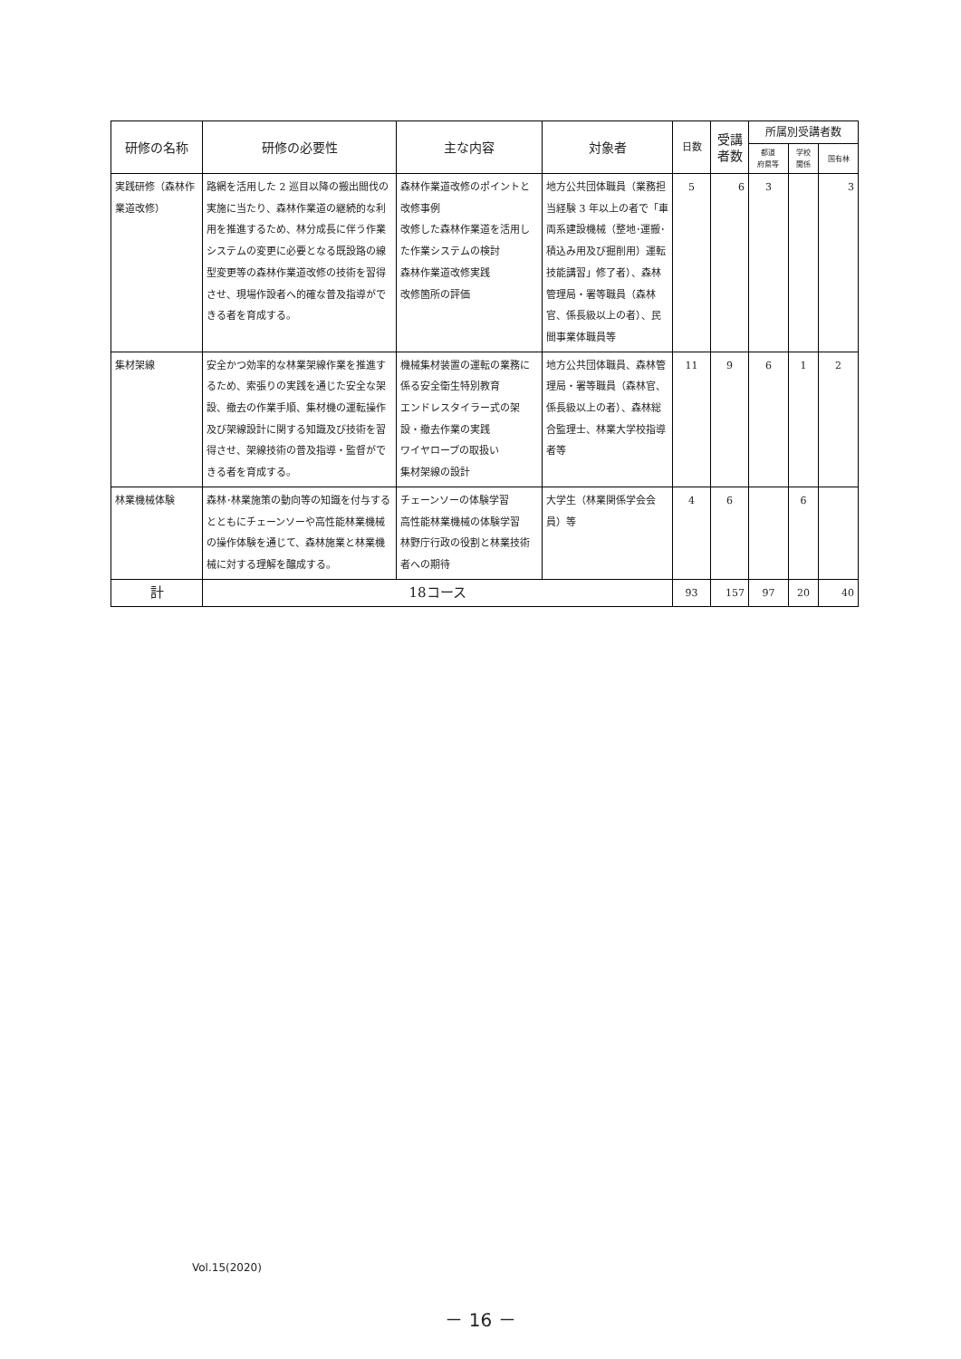| 研修の名称 | 研修の必要性 | 主な内容 | 対象者 | 日数 | 受講者数 | 所属別受講者数 | | |
| --- | --- | --- | --- | --- | --- | --- | --- | --- |
| | | | | | | 都道 府県等 | 学校 関係 | 国有林 |
| 実践研修（森林作業道改修） | 路網を活用した 2 巡目以降の搬出間伐の実施に当たり、森林作業道の継続的な利用を推進するため、林分成長に伴う作業システムの変更に必要となる既設路の線型変更等の森林作業道改修の技術を習得させ、現場作設者へ的確な普及指導ができる者を育成する。 | 森林作業道改修のポイントと改修事例 改修した森林作業道を活用した作業システムの検討 森林作業道改修実践 改修箇所の評価 | 地方公共団体職員（業務担当経験 3 年以上の者で「車両系建設機械（整地･運搬･積込み用及び掘削用）運転技能講習」修了者）、森林管理局・署等職員（森林官、係長級以上の者）、民間事業体職員等 | 5 | 6 | 3 | | 3 |
| 集材架線 | 安全かつ効率的な林業架線作業を推進するため、索張りの実践を通じた安全な架設、撤去の作業手順、集材機の運転操作及び架線設計に関する知識及び技術を習得させ、架線技術の普及指導・監督ができる者を育成する。 | 機械集材装置の運転の業務に係る安全衛生特別教育 エンドレスタイラー式の架設・撤去作業の実践 ワイヤロープの取扱い 集材架線の設計 | 地方公共団体職員、森林管理局・署等職員（森林官、係長級以上の者）、森林総合監理士、林業大学校指導者等 | 11 | 9 | 6 | 1 | 2 |
| 林業機械体験 | 森林･林業施策の動向等の知識を付与するとともにチェーンソーや高性能林業機械の操作体験を通じて、森林施業と林業機械に対する理解を醸成する。 | チェーンソーの体験学習 高性能林業機械の体験学習 林野庁行政の役割と林業技術者への期待 | 大学生（林業関係学会会員）等 | 4 | 6 | | 6 | |
| 計 | 18コース | | | 93 | 157 | 97 | 20 | 40 |
Vol.15(2020)
－ 16 －